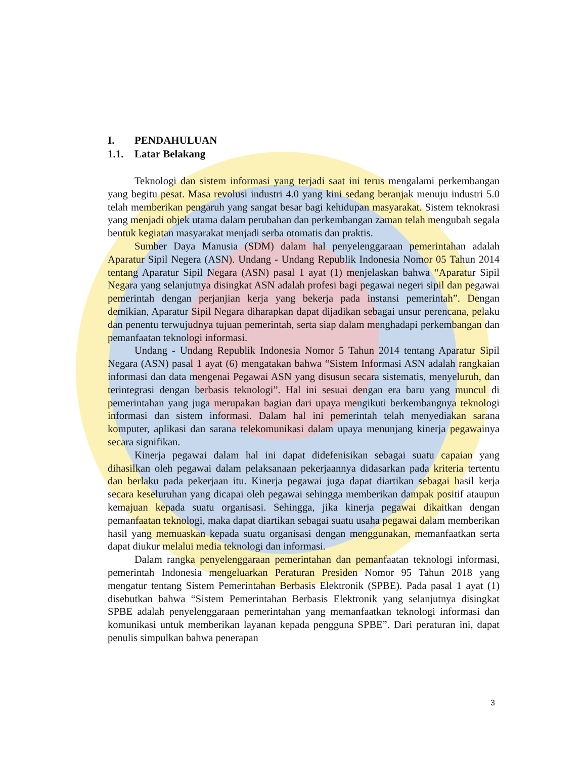I. PENDAHULUAN
1.1. Latar Belakang
Teknologi dan sistem informasi yang terjadi saat ini terus mengalami perkembangan yang begitu pesat. Masa revolusi industri 4.0 yang kini sedang beranjak menuju industri 5.0 telah memberikan pengaruh yang sangat besar bagi kehidupan masyarakat. Sistem teknokrasi yang menjadi objek utama dalam perubahan dan perkembangan zaman telah mengubah segala bentuk kegiatan masyarakat menjadi serba otomatis dan praktis.
Sumber Daya Manusia (SDM) dalam hal penyelenggaraan pemerintahan adalah Aparatur Sipil Negera (ASN). Undang - Undang Republik Indonesia Nomor 05 Tahun 2014 tentang Aparatur Sipil Negara (ASN) pasal 1 ayat (1) menjelaskan bahwa “Aparatur Sipil Negara yang selanjutnya disingkat ASN adalah profesi bagi pegawai negeri sipil dan pegawai pemerintah dengan perjanjian kerja yang bekerja pada instansi pemerintah”. Dengan demikian, Aparatur Sipil Negara diharapkan dapat dijadikan sebagai unsur perencana, pelaku dan penentu terwujudnya tujuan pemerintah, serta siap dalam menghadapi perkembangan dan pemanfaatan teknologi informasi.
Undang - Undang Republik Indonesia Nomor 5 Tahun 2014 tentang Aparatur Sipil Negara (ASN) pasal 1 ayat (6) mengatakan bahwa “Sistem Informasi ASN adalah rangkaian informasi dan data mengenai Pegawai ASN yang disusun secara sistematis, menyeluruh, dan terintegrasi dengan berbasis teknologi”. Hal ini sesuai dengan era baru yang muncul di pemerintahan yang juga merupakan bagian dari upaya mengikuti berkembangnya teknologi informasi dan sistem informasi. Dalam hal ini pemerintah telah menyediakan sarana komputer, aplikasi dan sarana telekomunikasi dalam upaya menunjang kinerja pegawainya secara signifikan.
Kinerja pegawai dalam hal ini dapat didefenisikan sebagai suatu capaian yang dihasilkan oleh pegawai dalam pelaksanaan pekerjaannya didasarkan pada kriteria tertentu dan berlaku pada pekerjaan itu. Kinerja pegawai juga dapat diartikan sebagai hasil kerja secara keseluruhan yang dicapai oleh pegawai sehingga memberikan dampak positif ataupun kemajuan kepada suatu organisasi. Sehingga, jika kinerja pegawai dikaitkan dengan pemanfaatan teknologi, maka dapat diartikan sebagai suatu usaha pegawai dalam memberikan hasil yang memuaskan kepada suatu organisasi dengan menggunakan, memanfaatkan serta dapat diukur melalui media teknologi dan informasi.
Dalam rangka penyelenggaraan pemerintahan dan pemanfaatan teknologi informasi, pemerintah Indonesia mengeluarkan Peraturan Presiden Nomor 95 Tahun 2018 yang mengatur tentang Sistem Pemerintahan Berbasis Elektronik (SPBE). Pada pasal 1 ayat (1) disebutkan bahwa “Sistem Pemerintahan Berbasis Elektronik yang selanjutnya disingkat SPBE adalah penyelenggaraan pemerintahan yang memanfaatkan teknologi informasi dan komunikasi untuk memberikan layanan kepada pengguna SPBE”. Dari peraturan ini, dapat penulis simpulkan bahwa penerapan
3